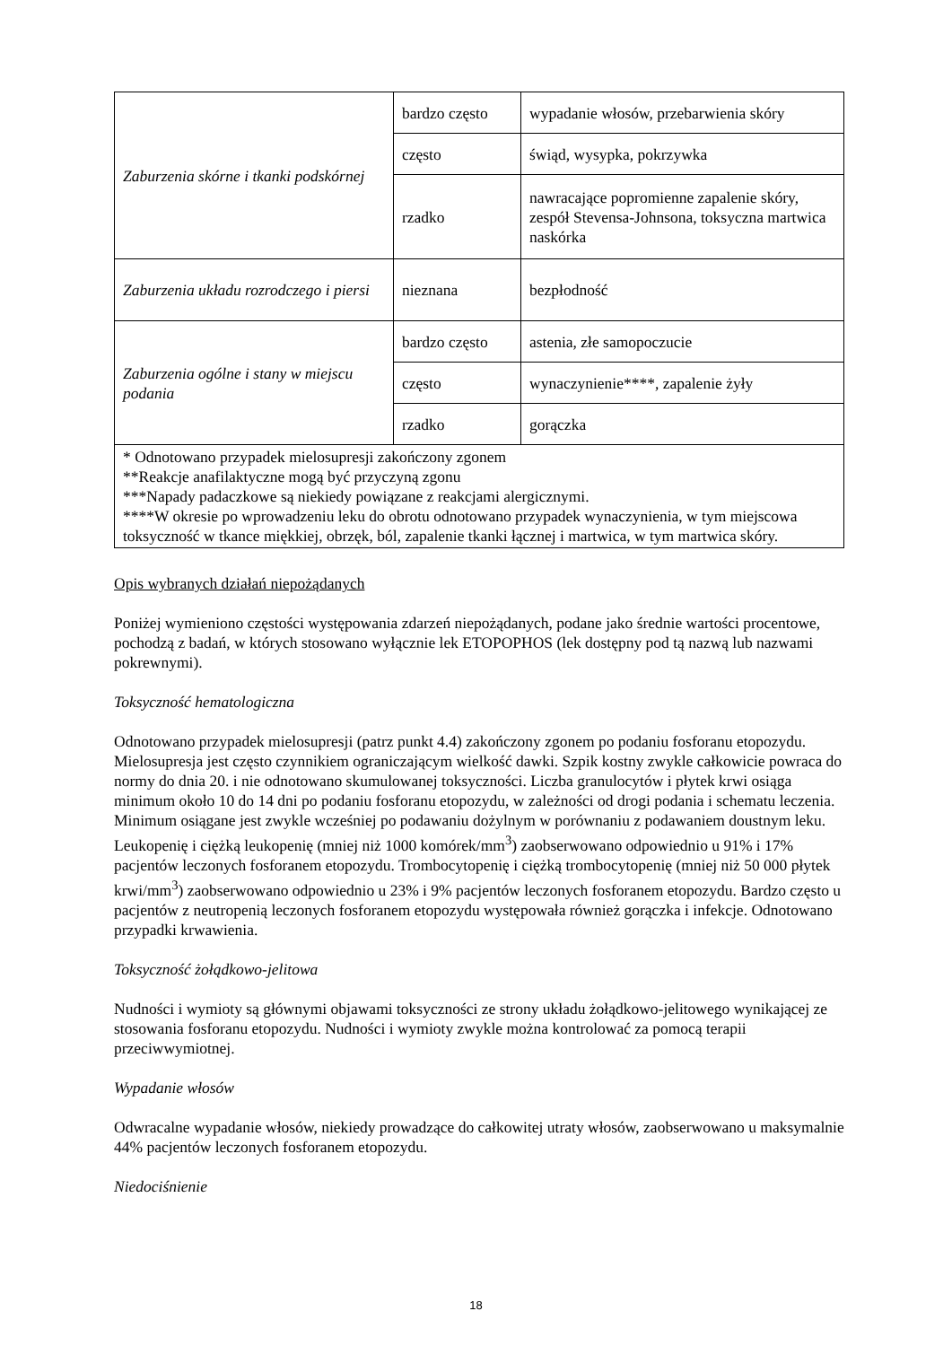| Zaburzenia skórne i tkanki podskórnej | bardzo często | wypadanie włosów, przebarwienia skóry |
| | często | świąd, wysypka, pokrzywka |
| | rzadko | nawracające popromienne zapalenie skóry, zespół Stevensa-Johnsona, toksyczna martwica naskórka |
| Zaburzenia układu rozrodczego i piersi | nieznana | bezpłodność |
| Zaburzenia ogólne i stany w miejscu podania | bardzo często | astenia, złe samopoczucie |
| | często | wynaczynienie****, zapalenie żyły |
| | rzadko | gorączka |
| * Odnotowano przypadek mielosupresji zakończony zgonem **Reakcje anafilaktyczne mogą być przyczyną zgonu ***Napady padaczkowe są niekiedy powiązane z reakcjami alergicznymi. ****W okresie po wprowadzeniu leku do obrotu odnotowano przypadek wynaczynienia, w tym miejscowa toksyczność w tkance miękkiej, obrzęk, ból, zapalenie tkanki łącznej i martwica, w tym martwica skóry. | | |
Opis wybranych działań niepożądanych
Poniżej wymieniono częstości występowania zdarzeń niepożądanych, podane jako średnie wartości procentowe, pochodzą z badań, w których stosowano wyłącznie lek ETOPOPHOS (lek dostępny pod tą nazwą lub nazwami pokrewnymi).
Toksyczność hematologiczna
Odnotowano przypadek mielosupresji (patrz punkt 4.4) zakończony zgonem po podaniu fosforanu etopozydu. Mielosupresja jest często czynnikiem ograniczającym wielkość dawki. Szpik kostny zwykle całkowicie powraca do normy do dnia 20. i nie odnotowano skumulowanej toksyczności. Liczba granulocytów i płytek krwi osiąga minimum około 10 do 14 dni po podaniu fosforanu etopozydu, w zależności od drogi podania i schematu leczenia. Minimum osiągane jest zwykle wcześniej po podawaniu dożylnym w porównaniu z podawaniem doustnym leku. Leukopenię i ciężką leukopenię (mniej niż 1000 komórek/mm<sup>3</sup>) zaobserwowano odpowiednio u 91% i 17% pacjentów leczonych fosforanem etopozydu. Trombocytopenię i ciężką trombocytopenię (mniej niż 50 000 płytek krwi/mm<sup>3</sup>) zaobserwowano odpowiednio u 23% i 9% pacjentów leczonych fosforanem etopozydu. Bardzo często u pacjentów z neutropenią leczonych fosforanem etopozydu występowała również gorączka i infekcje. Odnotowano przypadki krwawienia.
Toksyczność żołądkowo-jelitowa
Nudności i wymioty są głównymi objawami toksyczności ze strony układu żołądkowo-jelitowego wynikającej ze stosowania fosforanu etopozydu. Nudności i wymioty zwykle można kontrolować za pomocą terapii przeciwwymiotnej.
Wypadanie włosów
Odwracalne wypadanie włosów, niekiedy prowadzące do całkowitej utraty włosów, zaobserwowano u maksymalnie 44% pacjentów leczonych fosforanem etopozydu.
Niedociśnienie
18